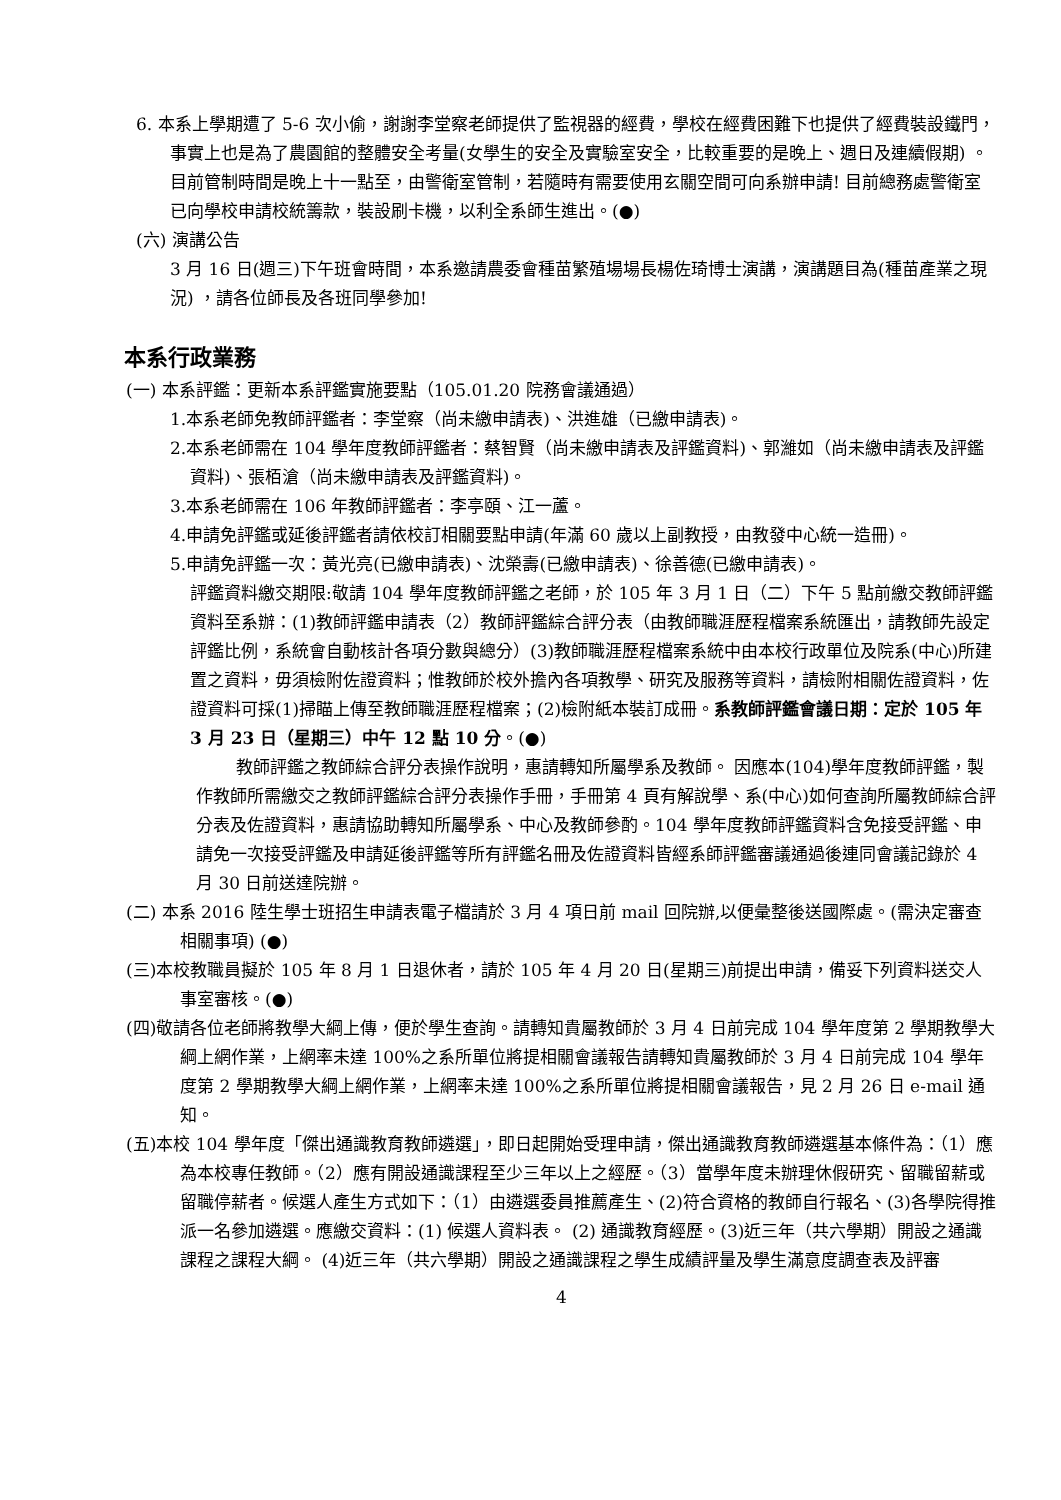6. 本系上學期遭了 5-6 次小偷，謝謝李堂察老師提供了監視器的經費，學校在經費困難下也提供了經費裝設鐵門，事實上也是為了農園館的整體安全考量(女學生的安全及實驗室安全，比較重要的是晚上、週日及連續假期) 。目前管制時間是晚上十一點至，由警衛室管制，若隨時有需要使用玄關空間可向系辦申請! 目前總務處警衛室已向學校申請校統籌款，裝設刷卡機，以利全系師生進出。(●)
(六) 演講公告
3 月 16 日(週三)下午班會時間，本系邀請農委會種苗繁殖場場長楊佐琦博士演講，演講題目為(種苗產業之現況) ，請各位師長及各班同學參加!
本系行政業務
(一) 本系評鑑：更新本系評鑑實施要點（105.01.20 院務會議通過）
1.本系老師免教師評鑑者：李堂察（尚未繳申請表)、洪進雄（已繳申請表)。
2.本系老師需在 104 學年度教師評鑑者：蔡智賢（尚未繳申請表及評鑑資料)、郭濰如（尚未繳申請表及評鑑資料)、張栢滄（尚未繳申請表及評鑑資料)。
3.本系老師需在 106 年教師評鑑者：李亭頤、江一蘆。
4.申請免評鑑或延後評鑑者請依校訂相關要點申請(年滿 60 歲以上副教授，由教發中心統一造冊)。
5.申請免評鑑一次：黃光亮(已繳申請表)、沈榮壽(已繳申請表)、徐善德(已繳申請表)。
評鑑資料繳交期限:敬請 104 學年度教師評鑑之老師，於 105 年 3 月 1 日（二）下午 5 點前繳交教師評鑑資料至系辦：(1)教師評鑑申請表（2）教師評鑑綜合評分表（由教師職涯歷程檔案系統匯出，請教師先設定評鑑比例，系統會自動核計各項分數與總分）(3)教師職涯歷程檔案系統中由本校行政單位及院系(中心)所建置之資料，毋須檢附佐證資料；惟教師於校外擔內各項教學、研究及服務等資料，請檢附相關佐證資料，佐證資料可採(1)掃瞄上傳至教師職涯歷程檔案；(2)檢附紙本裝訂成冊。系教師評鑑會議日期：定於 105 年 3 月 23 日（星期三）中午 12 點 10 分。(●)
教師評鑑之教師綜合評分表操作說明，惠請轉知所屬學系及教師。 因應本(104)學年度教師評鑑，製作教師所需繳交之教師評鑑綜合評分表操作手冊，手冊第 4 頁有解說學、系(中心)如何查詢所屬教師綜合評分表及佐證資料，惠請協助轉知所屬學系、中心及教師參酌。104 學年度教師評鑑資料含免接受評鑑、申請免一次接受評鑑及申請延後評鑑等所有評鑑名冊及佐證資料皆經系師評鑑審議通過後連同會議記錄於 4 月 30 日前送達院辦。
(二) 本系 2016 陸生學士班招生申請表電子檔請於 3 月 4 項日前 mail 回院辦,以便彙整後送國際處。(需決定審查相關事項) (●)
(三)本校教職員擬於 105 年 8 月 1 日退休者，請於 105 年 4 月 20 日(星期三)前提出申請，備妥下列資料送交人事室審核。(●)
(四)敬請各位老師將教學大綱上傳，便於學生查詢。請轉知貴屬教師於 3 月 4 日前完成 104 學年度第 2 學期教學大綱上網作業，上網率未達 100%之系所單位將提相關會議報告請轉知貴屬教師於 3 月 4 日前完成 104 學年度第 2 學期教學大綱上網作業，上網率未達 100%之系所單位將提相關會議報告，見 2 月 26 日 e-mail 通知。
(五)本校 104 學年度「傑出通識教育教師遴選」，即日起開始受理申請，傑出通識教育教師遴選基本條件為：（1）應為本校專任教師。（2）應有開設通識課程至少三年以上之經歷。（3）當學年度未辦理休假研究、留職留薪或留職停薪者。候選人產生方式如下：（1）由遴選委員推薦產生、(2)符合資格的教師自行報名、(3)各學院得推派一名參加遴選。應繳交資料：(1) 候選人資料表。 (2) 通識教育經歷。(3)近三年（共六學期）開設之通識課程之課程大綱。 (4)近三年（共六學期）開設之通識課程之學生成績評量及學生滿意度調查表及評審
4